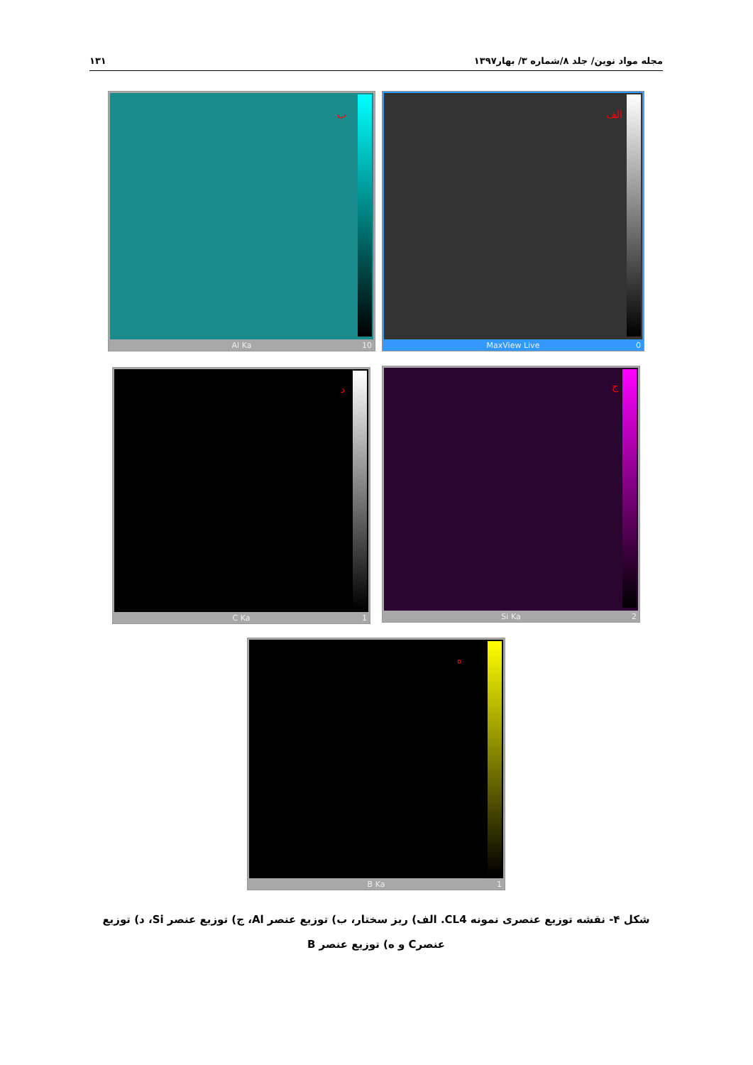مجله مواد نوین/ جلد ۸/شماره ۳/ بهار۱۳۹۷ ۱۳۱
الف
MaxView Live 0
ب
Al Ka 10
ج
Si Ka 2
د
C Ka 1
ه
B Ka 1
شکل ۴- نقشه توزیع عنصری نمونه CL4. الف) ریز سختار، ب) توزیع عنصر Al، ج) توزیع عنصر Si، د) توزیع عنصرC و ه) توزیع عنصر B